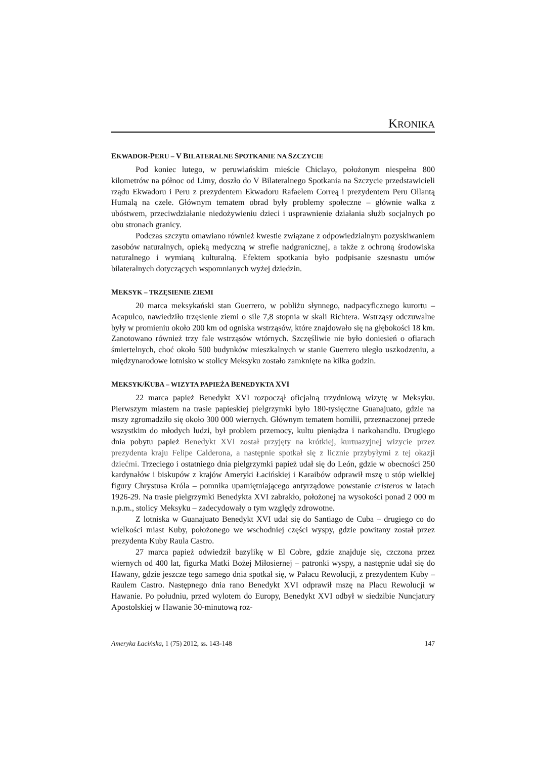KRONIKA
EKWADOR-PERU – V BILATERALNE SPOTKANIE NA SZCZYCIE
Pod koniec lutego, w peruwiańskim mieście Chiclayo, położonym niespełna 800 kilometrów na północ od Limy, doszło do V Bilateralnego Spotkania na Szczycie przedstawicieli rządu Ekwadoru i Peru z prezydentem Ekwadoru Rafaelem Correą i prezydentem Peru Ollantą Humalą na czele. Głównym tematem obrad były problemy społeczne – głównie walka z ubóstwem, przeciwdziałanie niedożywieniu dzieci i usprawnienie działania służb socjalnych po obu stronach granicy.
Podczas szczytu omawiano również kwestie związane z odpowiedzialnym pozyskiwaniem zasobów naturalnych, opieką medyczną w strefie nadgranicznej, a także z ochroną środowiska naturalnego i wymianą kulturalną. Efektem spotkania było podpisanie szesnastu umów bilateralnych dotyczących wspomnianych wyżej dziedzin.
MEKSYK – TRZĘSIENIE ZIEMI
20 marca meksykański stan Guerrero, w pobliżu słynnego, nadpacyficznego kurortu – Acapulco, nawiedziło trzęsienie ziemi o sile 7,8 stopnia w skali Richtera. Wstrząsy odczuwalne były w promieniu około 200 km od ogniska wstrząsów, które znajdowało się na głębokości 18 km. Zanotowano również trzy fale wstrząsów wtórnych. Szczęśliwie nie było doniesień o ofiarach śmiertelnych, choć około 500 budynków mieszkalnych w stanie Guerrero uległo uszkodzeniu, a międzynarodowe lotnisko w stolicy Meksyku zostało zamknięte na kilka godzin.
MEKSYK/KUBA – WIZYTA PAPIEŻA BENEDYKTA XVI
22 marca papież Benedykt XVI rozpoczął oficjalną trzydniową wizytę w Meksyku. Pierwszym miastem na trasie papieskiej pielgrzymki było 180-tysięczne Guanajuato, gdzie na mszy zgromadziło się około 300 000 wiernych. Głównym tematem homilii, przeznaczonej przede wszystkim do młodych ludzi, był problem przemocy, kultu pieniądza i narkohandlu. Drugiego dnia pobytu papież Benedykt XVI został przyjęty na krótkiej, kurtuazyjnej wizycie przez prezydenta kraju Felipe Calderona, a następnie spotkał się z licznie przybyłymi z tej okazji dziećmi. Trzeciego i ostatniego dnia pielgrzymki papież udał się do León, gdzie w obecności 250 kardynałów i biskupów z krajów Ameryki Łacińskiej i Karaibów odprawił mszę u stóp wielkiej figury Chrystusa Króla – pomnika upamiętniającego antyrządowe powstanie cristeros w latach 1926-29. Na trasie pielgrzymki Benedykta XVI zabrakło, położonej na wysokości ponad 2 000 m n.p.m., stolicy Meksyku – zadecydowały o tym względy zdrowotne.
Z lotniska w Guanajuato Benedykt XVI udał się do Santiago de Cuba – drugiego co do wielkości miast Kuby, położonego we wschodniej części wyspy, gdzie powitany został przez prezydenta Kuby Raula Castro.
27 marca papież odwiedził bazylikę w El Cobre, gdzie znajduje się, czczona przez wiernych od 400 lat, figurka Matki Bożej Miłosiernej – patronki wyspy, a następnie udał się do Hawany, gdzie jeszcze tego samego dnia spotkał się, w Pałacu Rewolucji, z prezydentem Kuby – Raulem Castro. Następnego dnia rano Benedykt XVI odprawił mszę na Placu Rewolucji w Hawanie. Po południu, przed wylotem do Europy, Benedykt XVI odbył w siedzibie Nuncjatury Apostolskiej w Hawanie 30-minutową roz-
Ameryka Łacińska, 1 (75) 2012, ss. 143-148 147